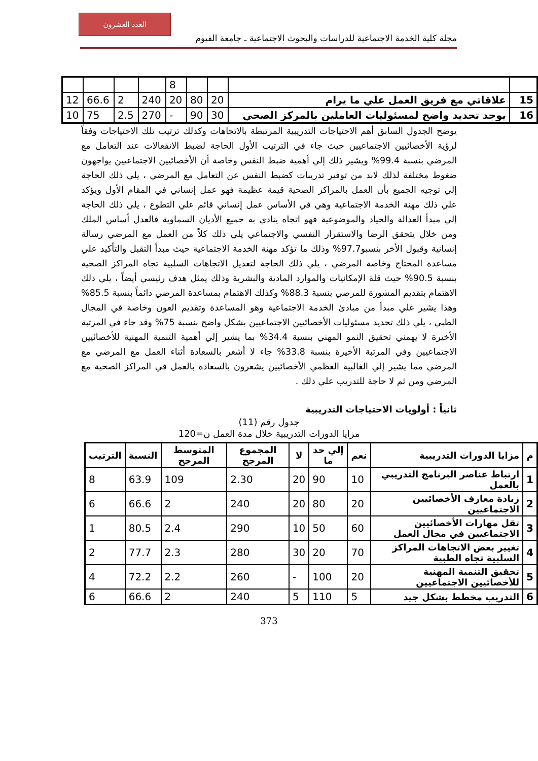العدد العشرون
مجلة كلية الخدمة الاجتماعية للدراسات والبحوث الاجتماعية ـ جامعة الفيوم
| | | | | 8 | | | | |
| 15 | علاقاتي مع فريق العمل علي ما يرام | 20 | 80 | 20 | 240 | 2 | 66.6 | 12 |
| 16 | يوجد تحديد واضح لمسئوليات العاملين بالمركز الصحي | 30 | 90 | - | 270 | 2.5 | 75 | 10 |
يوضح الجدول السابق أهم الاحتياجات التدريبية المرتبطة بالاتجاهات وكذلك ترتيب تلك الاحتياجات وفقاً لرؤية الأخصائيين الاجتماعيين حيث جاء في الترتيب الأول الحاجة لضبط الانفعالات عند التعامل مع المرضي بنسبة 99.4% ويشير ذلك إلي أهمية ضبط النفس وخاصة أن الأخصائيين الاجتماعيين يواجهون ضغوط مختلفة لذلك لابد من توفير تدريبات كضبط النفس عن التعامل مع المرضي ، يلي ذلك الحاجة إلي توجيه الجميع بأن العمل بالمراكز الصحية قيمة عظيمة فهو عمل إنساني في المقام الأول ويؤكد علي ذلك مهنة الخدمة الاجتماعية وهي في الأساس عمل إنساني قائم علي التطوع ، يلي ذلك الحاجة إلي مبدأ العدالة والحياد والموضوعية فهو اتجاه ينادي به جميع الأديان السماوية فالعدل أساس الملك ومن خلال يتحقق الرضا والاستقرار النفسي والاجتماعي يلي ذلك كلاً من العمل مع المرضي رسالة إنسانية وقبول الأخر بنسبو97.7% وذلك ما تؤكد مهنة الخدمة الاجتماعية حيث مبدأ التقبل والتأكيد علي مساعدة المحتاج وخاصة المرضي ، يلي ذلك الحاجة لتعديل الاتجاهات السلبية تجاه المراكز الصحية بنسبة 90.5% حيث قلة الإمكانيات والموارد المادية والبشرية وذلك يمثل هدف رئيسي أيضاً ، يلي ذلك الاهتمام بتقديم المشورة للمرضي بنسبة 88.3% وكذلك الاهتمام بمساعدة المرضي دائماً بنسبة 85.5% وهذا يشير غلي مبدأ من مبادئ الخدمة الاجتماعية وهو المساعدة وتقديم العون وخاصة في المجال الطبي ، يلي ذلك تحديد مسئوليات الأخصائيين الاجتماعيين بشكل واضح بنسبة 75% وقد جاء في المرتبة الأخيرة لا يهمني تحقيق النمو المهني بنسبة 34.4% بما يشير إلي أهمية التنمية المهنية للأخصائيين الاجتماعيين وفي المرتبة الأخيرة بنسبة 33.8% جاء لا أشعر بالسعادة أثناء العمل مع المرضي مع المرضي مما يشير إلي الغالبية العظمي الأخصائيين يشعرون بالسعادة بالعمل في المراكز الصحية مع المرضي ومن ثم لا حاجة للتدريب علي ذلك .
ثانياً : أولويات الاحتياجات التدريبية
جدول رقم (11)
مزايا الدورات التدريبية خلال مدة العمل ن=120
| م | مزايا الدورات التدريبية | نعم | إلي حد ما | لا | المجموع المرجح | المتوسط المرجح | النسبة | الترتيب |
| --- | --- | --- | --- | --- | --- | --- | --- | --- |
| 1 | ارتباط عناصر البرنامج التدريبي بالعمل | 10 | 90 | 20 | 2.30 | 109 | 63.9 | 8 |
| 2 | زيادة معارف الأخصائيين الاجتماعيين | 20 | 80 | 20 | 240 | 2 | 66.6 | 6 |
| 3 | تقل مهارات الأخصائيين الاجتماعيين في مجال العمل | 60 | 50 | 10 | 290 | 2.4 | 80.5 | 1 |
| 4 | تغيير بعض الاتجاهات المراكز السلبية تجاه الطبية | 70 | 20 | 30 | 280 | 2.3 | 77.7 | 2 |
| 5 | تحقيق التنمية المهنية للأخصائيين الاجتماعيين | 20 | 100 | - | 260 | 2.2 | 72.2 | 4 |
| 6 | التدريب مخطط بشكل جيد | 5 | 110 | 5 | 240 | 2 | 66.6 | 6 |
373